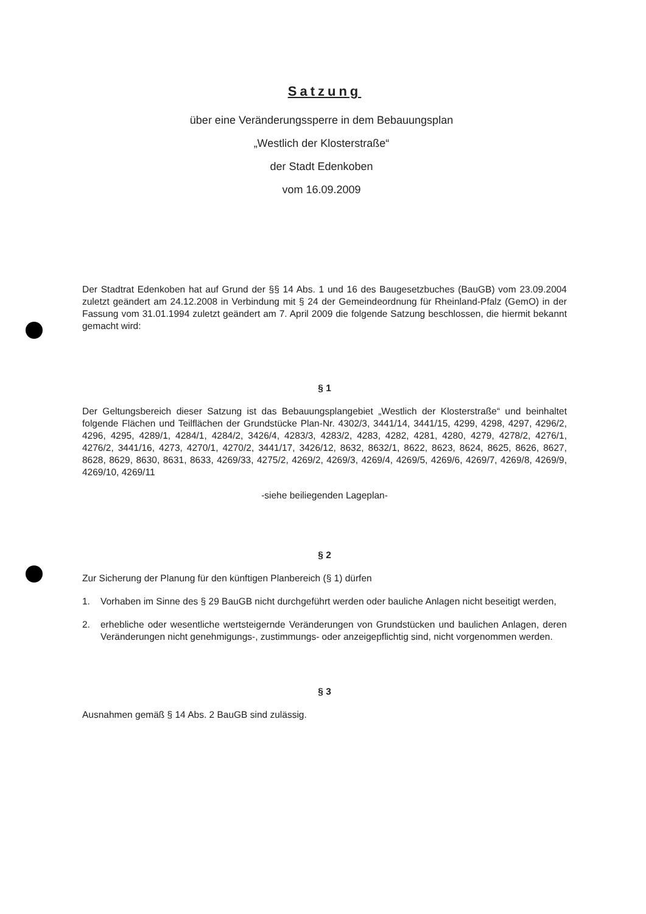Satzung
über eine Veränderungssperre in dem Bebauungsplan
„Westlich der Klosterstraße“
der Stadt Edenkoben
vom 16.09.2009
Der Stadtrat Edenkoben hat auf Grund der §§ 14 Abs. 1 und 16 des Baugesetzbuches (BauGB) vom 23.09.2004 zuletzt geändert am 24.12.2008 in Verbindung mit § 24 der Gemeindeordnung für Rheinland-Pfalz (GemO) in der Fassung vom 31.01.1994 zuletzt geändert am 7. April 2009 die folgende Satzung beschlossen, die hiermit bekannt gemacht wird:
§ 1
Der Geltungsbereich dieser Satzung ist das Bebauungsplangebiet „Westlich der Klosterstraße“ und beinhaltet folgende Flächen und Teilflächen der Grundstücke Plan-Nr. 4302/3, 3441/14, 3441/15, 4299, 4298, 4297, 4296/2, 4296, 4295, 4289/1, 4284/1, 4284/2, 3426/4, 4283/3, 4283/2, 4283, 4282, 4281, 4280, 4279, 4278/2, 4276/1, 4276/2, 3441/16, 4273, 4270/1, 4270/2, 3441/17, 3426/12, 8632, 8632/1, 8622, 8623, 8624, 8625, 8626, 8627, 8628, 8629, 8630, 8631, 8633, 4269/33, 4275/2, 4269/2, 4269/3, 4269/4, 4269/5, 4269/6, 4269/7, 4269/8, 4269/9, 4269/10, 4269/11
-siehe beiliegenden Lageplan-
§ 2
Zur Sicherung der Planung für den künftigen Planbereich (§ 1) dürfen
1. Vorhaben im Sinne des § 29 BauGB nicht durchgeführt werden oder bauliche Anlagen nicht beseitigt werden,
2. erhebliche oder wesentliche wertsteigernde Veränderungen von Grundstücken und baulichen Anlagen, deren Veränderungen nicht genehmigungs-, zustimmungs- oder anzeigepflichtig sind, nicht vorgenommen werden.
§ 3
Ausnahmen gemäß § 14 Abs. 2 BauGB sind zulässig.